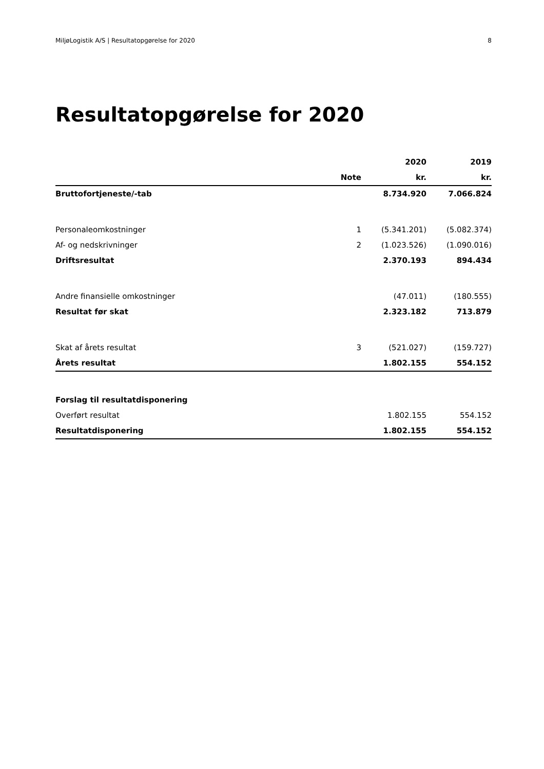MiljøLogistik A/S | Resultatopgørelse for 2020 8
Resultatopgørelse for 2020
| | | 2020 | 2019 |
| --- | --- | --- | --- |
| | Note | kr. | kr. |
| Bruttofortjeneste/-tab | | 8.734.920 | 7.066.824 |
| Personaleomkostninger | 1 | (5.341.201) | (5.082.374) |
| Af- og nedskrivninger | 2 | (1.023.526) | (1.090.016) |
| Driftsresultat | | 2.370.193 | 894.434 |
| Andre finansielle omkostninger | | (47.011) | (180.555) |
| Resultat før skat | | 2.323.182 | 713.879 |
| Skat af årets resultat | 3 | (521.027) | (159.727) |
| Årets resultat | | 1.802.155 | 554.152 |
| Forslag til resultatdisponering | | | |
| Overført resultat | | 1.802.155 | 554.152 |
| Resultatdisponering | | 1.802.155 | 554.152 |